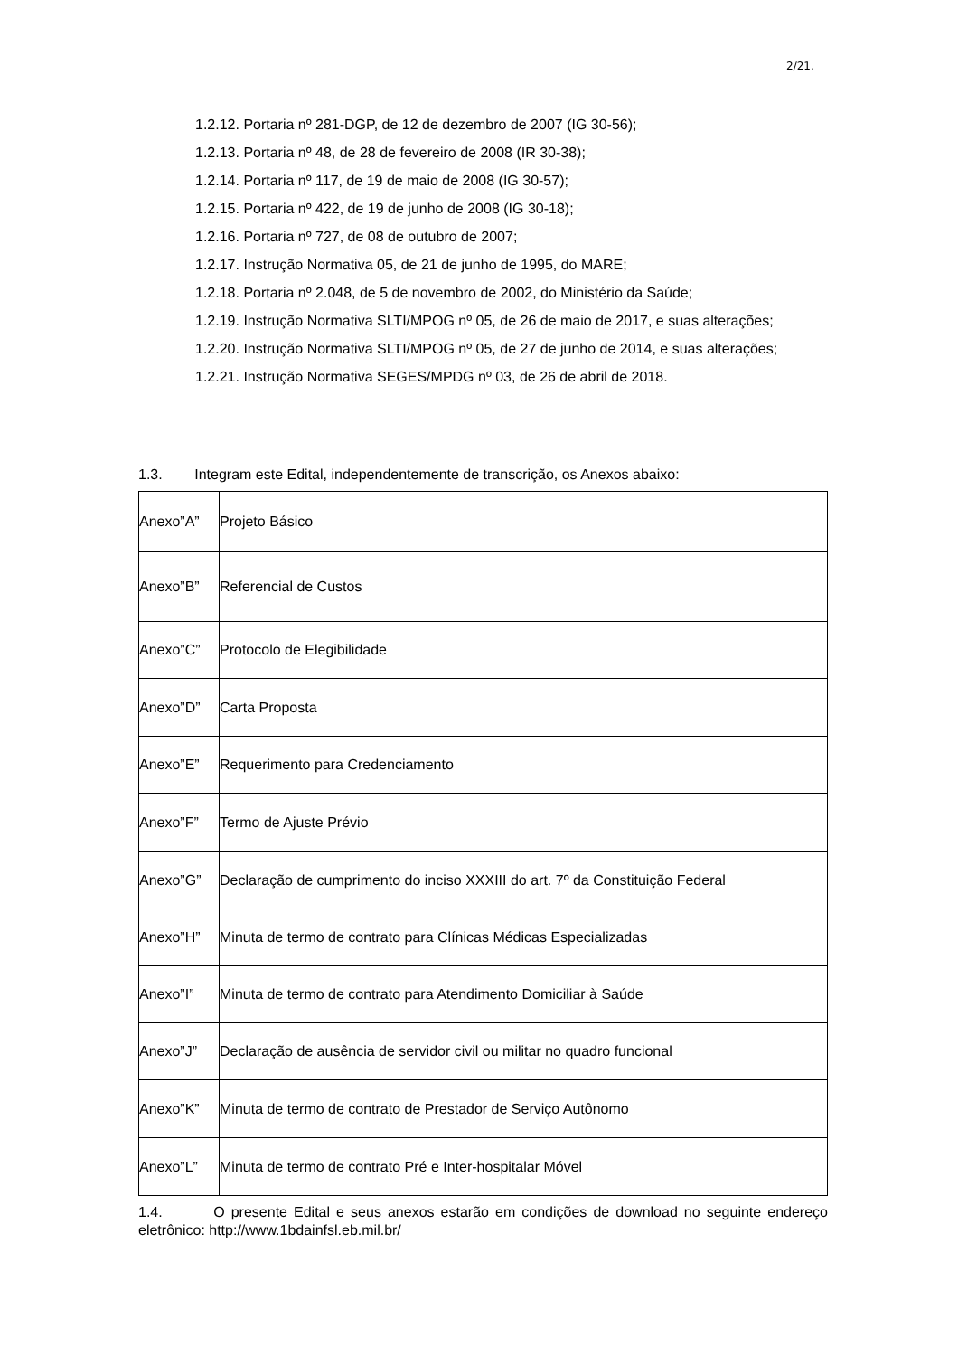2/21.
1.2.12. Portaria nº 281-DGP, de 12 de dezembro de 2007 (IG 30-56);
1.2.13. Portaria nº 48, de 28 de fevereiro de 2008 (IR 30-38);
1.2.14. Portaria nº 117, de 19 de maio de 2008 (IG 30-57);
1.2.15. Portaria nº 422, de 19 de junho de 2008 (IG 30-18);
1.2.16. Portaria nº 727, de 08 de outubro de 2007;
1.2.17. Instrução Normativa 05, de 21 de junho de 1995, do MARE;
1.2.18. Portaria nº 2.048, de 5 de novembro de 2002, do Ministério da Saúde;
1.2.19. Instrução Normativa SLTI/MPOG nº 05, de 26 de maio de 2017, e suas alterações;
1.2.20. Instrução Normativa SLTI/MPOG nº 05, de 27 de junho de 2014, e suas alterações;
1.2.21. Instrução Normativa SEGES/MPDG nº 03, de 26 de abril de 2018.
1.3. Integram este Edital, independentemente de transcrição, os Anexos abaixo:
| Anexo”A” | Projeto Básico |
| Anexo”B” | Referencial de Custos |
| Anexo”C” | Protocolo de Elegibilidade |
| Anexo”D” | Carta Proposta |
| Anexo”E” | Requerimento para Credenciamento |
| Anexo”F” | Termo de Ajuste Prévio |
| Anexo”G” | Declaração de cumprimento do inciso XXXIII do art. 7º da Constituição Federal |
| Anexo”H” | Minuta de termo de contrato para Clínicas Médicas Especializadas |
| Anexo”I” | Minuta de termo de contrato para Atendimento Domiciliar à Saúde |
| Anexo”J” | Declaração de ausência de servidor civil ou militar no quadro funcional |
| Anexo”K” | Minuta de termo de contrato de Prestador de Serviço Autônomo |
| Anexo”L” | Minuta de termo de contrato Pré e Inter-hospitalar Móvel |
1.4. O presente Edital e seus anexos estarão em condições de download no seguinte endereço eletrônico: http://www.1bdainfsl.eb.mil.br/